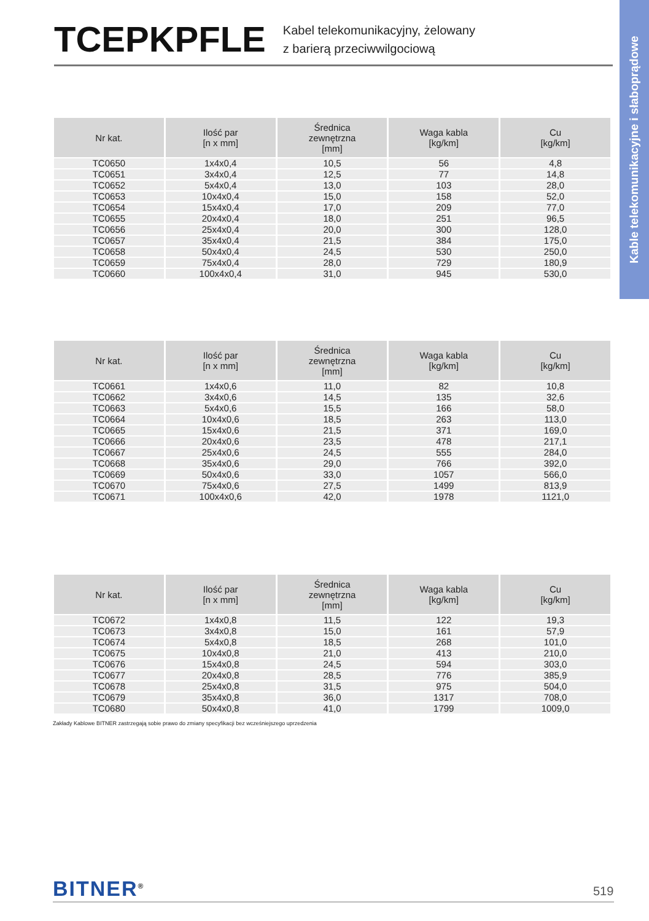TCEPKPFLE
Kabel telekomunikacyjny, żelowany
z barierą przeciwwilgociową
Kable telekomunikacyjne i słaboprądowe
| Nr kat. | Ilość par [n x mm] | Średnica zewnętrzna [mm] | Waga kabla [kg/km] | Cu [kg/km] |
| --- | --- | --- | --- | --- |
| TC0650 | 1x4x0,4 | 10,5 | 56 | 4,8 |
| TC0651 | 3x4x0,4 | 12,5 | 77 | 14,8 |
| TC0652 | 5x4x0,4 | 13,0 | 103 | 28,0 |
| TC0653 | 10x4x0,4 | 15,0 | 158 | 52,0 |
| TC0654 | 15x4x0,4 | 17,0 | 209 | 77,0 |
| TC0655 | 20x4x0,4 | 18,0 | 251 | 96,5 |
| TC0656 | 25x4x0,4 | 20,0 | 300 | 128,0 |
| TC0657 | 35x4x0,4 | 21,5 | 384 | 175,0 |
| TC0658 | 50x4x0,4 | 24,5 | 530 | 250,0 |
| TC0659 | 75x4x0,4 | 28,0 | 729 | 180,9 |
| TC0660 | 100x4x0,4 | 31,0 | 945 | 530,0 |
| Nr kat. | Ilość par [n x mm] | Średnica zewnętrzna [mm] | Waga kabla [kg/km] | Cu [kg/km] |
| --- | --- | --- | --- | --- |
| TC0661 | 1x4x0,6 | 11,0 | 82 | 10,8 |
| TC0662 | 3x4x0,6 | 14,5 | 135 | 32,6 |
| TC0663 | 5x4x0,6 | 15,5 | 166 | 58,0 |
| TC0664 | 10x4x0,6 | 18,5 | 263 | 113,0 |
| TC0665 | 15x4x0,6 | 21,5 | 371 | 169,0 |
| TC0666 | 20x4x0,6 | 23,5 | 478 | 217,1 |
| TC0667 | 25x4x0,6 | 24,5 | 555 | 284,0 |
| TC0668 | 35x4x0,6 | 29,0 | 766 | 392,0 |
| TC0669 | 50x4x0,6 | 33,0 | 1057 | 566,0 |
| TC0670 | 75x4x0,6 | 27,5 | 1499 | 813,9 |
| TC0671 | 100x4x0,6 | 42,0 | 1978 | 1121,0 |
| Nr kat. | Ilość par [n x mm] | Średnica zewnętrzna [mm] | Waga kabla [kg/km] | Cu [kg/km] |
| --- | --- | --- | --- | --- |
| TC0672 | 1x4x0,8 | 11,5 | 122 | 19,3 |
| TC0673 | 3x4x0,8 | 15,0 | 161 | 57,9 |
| TC0674 | 5x4x0,8 | 18,5 | 268 | 101,0 |
| TC0675 | 10x4x0,8 | 21,0 | 413 | 210,0 |
| TC0676 | 15x4x0,8 | 24,5 | 594 | 303,0 |
| TC0677 | 20x4x0,8 | 28,5 | 776 | 385,9 |
| TC0678 | 25x4x0,8 | 31,5 | 975 | 504,0 |
| TC0679 | 35x4x0,8 | 36,0 | 1317 | 708,0 |
| TC0680 | 50x4x0,8 | 41,0 | 1799 | 1009,0 |
Zakłady Kablowe BITNER zastrzegają sobie prawo do zmiany specyfikacji bez wcześniejszego uprzedzenia
BITNER<sup>®</sup> 519